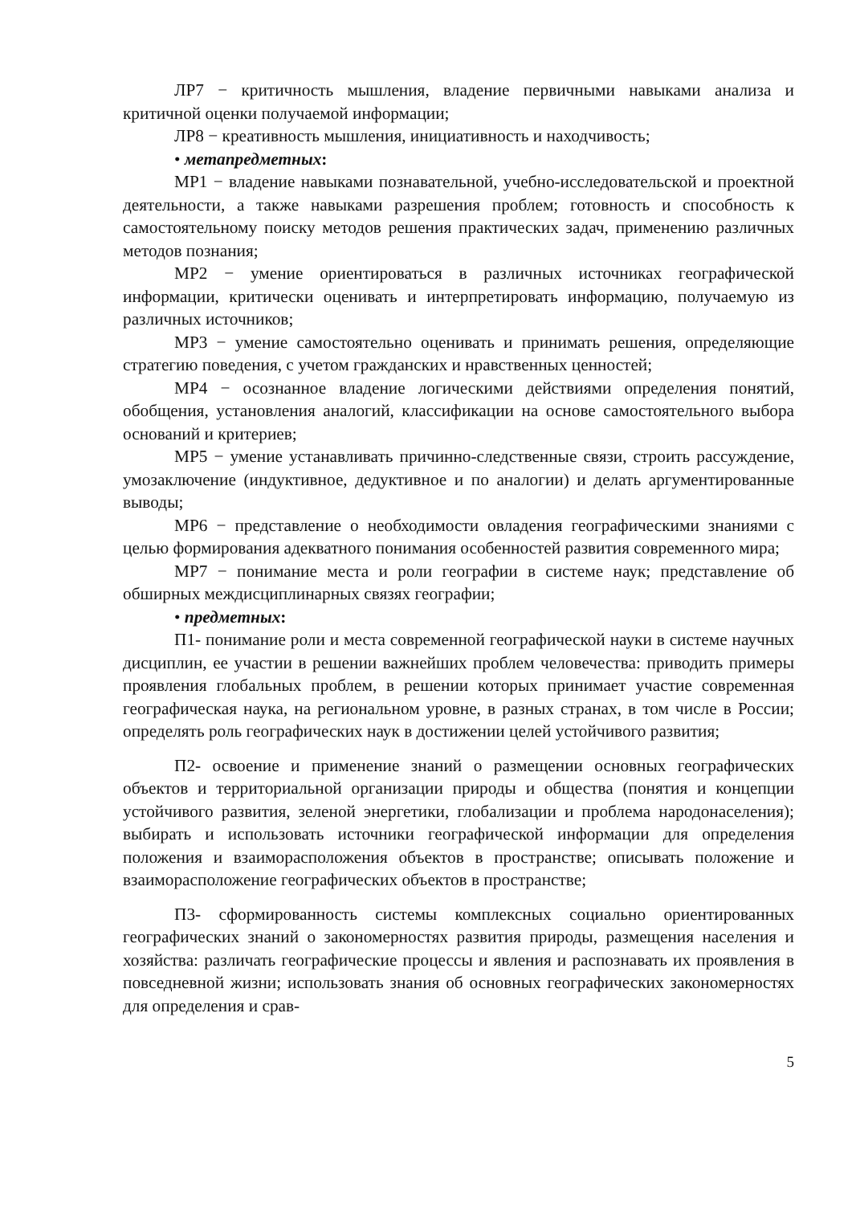ЛР7 − критичность мышления, владение первичными навыками анализа и критичной оценки получаемой информации;
ЛР8 − креативность мышления, инициативность и находчивость;
• метапредметных:
МР1 − владение навыками познавательной, учебно-исследовательской и проектной деятельности, а также навыками разрешения проблем; готовность и способность к самостоятельному поиску методов решения практических задач, применению различных методов познания;
МР2 − умение ориентироваться в различных источниках географической информации, критически оценивать и интерпретировать информацию, получаемую из различных источников;
МР3 − умение самостоятельно оценивать и принимать решения, определяющие стратегию поведения, с учетом гражданских и нравственных ценностей;
МР4 − осознанное владение логическими действиями определения понятий, обобщения, установления аналогий, классификации на основе самостоятельного выбора оснований и критериев;
МР5 − умение устанавливать причинно-следственные связи, строить рассуждение, умозаключение (индуктивное, дедуктивное и по аналогии) и делать аргументированные выводы;
МР6 − представление о необходимости овладения географическими знаниями с целью формирования адекватного понимания особенностей развития современного мира;
МР7 − понимание места и роли географии в системе наук; представление об обширных междисциплинарных связях географии;
• предметных:
П1- понимание роли и места современной географической науки в системе научных дисциплин, ее участии в решении важнейших проблем человечества: приводить примеры проявления глобальных проблем, в решении которых принимает участие современная географическая наука, на региональном уровне, в разных странах, в том числе в России; определять роль географических наук в достижении целей устойчивого развития;
П2- освоение и применение знаний о размещении основных географических объектов и территориальной организации природы и общества (понятия и концепции устойчивого развития, зеленой энергетики, глобализации и проблема народонаселения); выбирать и использовать источники географической информации для определения положения и взаиморасположения объектов в пространстве; описывать положение и взаиморасположение географических объектов в пространстве;
П3- сформированность системы комплексных социально ориентированных географических знаний о закономерностях развития природы, размещения населения и хозяйства: различать географические процессы и явления и распознавать их проявления в повседневной жизни; использовать знания об основных географических закономерностях для определения и срав-
5